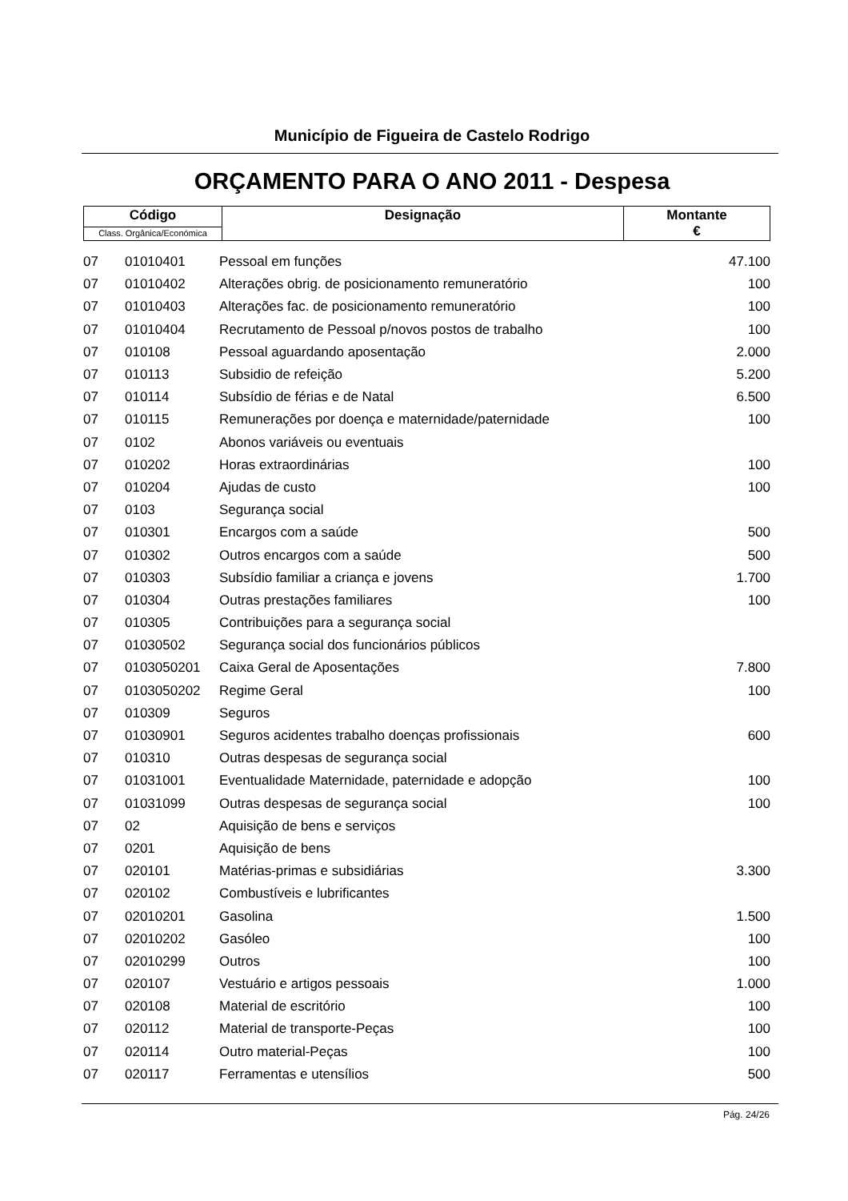Município de Figueira de Castelo Rodrigo
ORÇAMENTO PARA O ANO 2011 - Despesa
| Código | Designação | Montante € |
| Class. Orgânica/Económica | | |
| 07 | 01010401 | Pessoal em funções | 47.100 |
| 07 | 01010402 | Alterações obrig. de posicionamento remuneratório | 100 |
| 07 | 01010403 | Alterações fac. de posicionamento remuneratório | 100 |
| 07 | 01010404 | Recrutamento de Pessoal p/novos postos de trabalho | 100 |
| 07 | 010108 | Pessoal aguardando aposentação | 2.000 |
| 07 | 010113 | Subsidio de refeição | 5.200 |
| 07 | 010114 | Subsídio de férias e de Natal | 6.500 |
| 07 | 010115 | Remunerações por doença e maternidade/paternidade | 100 |
| 07 | 0102 | Abonos variáveis ou eventuais | |
| 07 | 010202 | Horas extraordinárias | 100 |
| 07 | 010204 | Ajudas de custo | 100 |
| 07 | 0103 | Segurança social | |
| 07 | 010301 | Encargos com a saúde | 500 |
| 07 | 010302 | Outros encargos com a saúde | 500 |
| 07 | 010303 | Subsídio familiar a criança e jovens | 1.700 |
| 07 | 010304 | Outras prestações familiares | 100 |
| 07 | 010305 | Contribuições para a segurança social | |
| 07 | 01030502 | Segurança social dos funcionários públicos | |
| 07 | 0103050201 | Caixa Geral de Aposentações | 7.800 |
| 07 | 0103050202 | Regime Geral | 100 |
| 07 | 010309 | Seguros | |
| 07 | 01030901 | Seguros acidentes trabalho doenças profissionais | 600 |
| 07 | 010310 | Outras despesas de segurança social | |
| 07 | 01031001 | Eventualidade Maternidade, paternidade e adopção | 100 |
| 07 | 01031099 | Outras despesas de segurança social | 100 |
| 07 | 02 | Aquisição de bens e serviços | |
| 07 | 0201 | Aquisição de bens | |
| 07 | 020101 | Matérias-primas e subsidiárias | 3.300 |
| 07 | 020102 | Combustíveis e lubrificantes | |
| 07 | 02010201 | Gasolina | 1.500 |
| 07 | 02010202 | Gasóleo | 100 |
| 07 | 02010299 | Outros | 100 |
| 07 | 020107 | Vestuário e artigos pessoais | 1.000 |
| 07 | 020108 | Material de escritório | 100 |
| 07 | 020112 | Material de transporte-Peças | 100 |
| 07 | 020114 | Outro material-Peças | 100 |
| 07 | 020117 | Ferramentas e utensílios | 500 |
Pág. 24/26